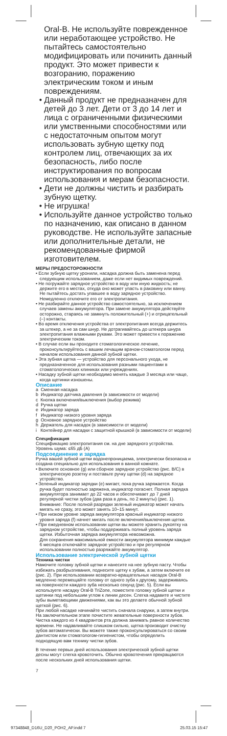Oral-B. Не используйте поврежденное или неработающее устройство. Не пытайтесь самостоятельно модифицировать или починить данный продукт. Это может привести к возгоранию, поражению электрическим током и иным повреждениям.
• Данный продукт не предназначен для детей до 3 лет. Дети от 3 до 14 лет и лица с ограниченными физическими или умственными способностями или с недостаточным опытом могут использовать зубную щетку под контролем лиц, отвечающих за их безопасность, либо после инструктирования по вопросам использования и мерам безопасности.
• Дети не должны чистить и разбирать зубную щетку.
• Не игрушка!
• Используйте данное устройство только по назначению, как описано в данном руководстве. Не используйте запасные или дополнительные детали, не рекомендованные фирмой изготовителем.
МЕРЫ ПРЕДОСТОРОЖНОСТИ
• Если зубную щетку уронили, насадка должна быть заменена перед следующим использованием, даже если нет видимых повреждений.
• Не погружайте зарядное устройство в воду или иную жидкость; не держите его в местах, откуда оно может упасть в раковину или ванну. Не пытайтесь достать упавшее в воду зарядное устройство. Немедленно отключите его от электропитания.
• Не разбирайте данное устройство самостоятельно, за исключением случаев замены аккумулятора. При замене аккумулятора действуйте осторожно, стараясь не замкнуть положительный (+) и отрицательный (–) контакты.
• Во время отключения устройства от электропитания всегда держитесь за штекер, а не за сам шнур. Не дотрагивайтесь до штекера шнура электропитания влажными руками. Это может привести к поражению электрическим током.
• В случае если вы проходите стоматологическое лечение, проконсультируйтесь с вашим лечащим врачом-стоматологом перед началом использования данной зубной щетки.
• Эта зубная щетка — устройство для персонального ухода, не предназначенное для использования разными пациентами в стоматологических клиниках или учреждениях.
• Насадку зубной щетки необходимо менять каждые 3 месяца или чаще, когда щетинки изношены.
Описание
a Сменная насадка
b Индикатор датчика давления (в зависимости от модели)
c Кнопка включения/выключения (выбор режима)
d Ручка щетки
e Индикатор заряда
f Индикатор низкого уровня заряда
g Основное зарядное устройство
h Держатель для насадок (в зависимости от модели)
i Контейнер для насадки с защитной крышкой (в зависимости от модели)
Спецификация
Спецификацию электропитания см. на дне зарядного устройства.
Уровень шума: ≤65 дБ (A)
Подсоединение и зарядка
Ручка вашей зубной щетки водонепроницаема, электрически безопасна и создана специально для использования в ванной комнате.
• Включите основное (g) или сборное зарядное устройство (рис. B/C) в электрическую розетку и поставьте ручку щетки (d) на зарядное устройство.
• Зеленый индикатор зарядки (e) мигает, пока ручка заряжается. Когда ручка будет полностью заряжена, индикатор погаснет. Полная зарядка аккумулятора занимает до 22 часов и обеспечивает до 7 дней регулярной чистки зубов (два раза в день, по 2 минуты) (рис. 1).
Внимание: После полной разрядки зеленый индикатор может начать мигать не сразу, это может занять 10–15 минут.
• При низком уровне заряда аккумулятора красный индикатор низкого уровня заряда (f) начнет мигать после включения/выключения щетки.
• При ежедневном использовании щетки вы можете хранить рукоятку на зарядном устройстве, чтобы поддерживать полный уровень заряда щетки. Избыточная зарядка аккумулятора невозможна.
Для сохранения максимальной емкости аккумулятора минимум каждые 6 месяцев отключайте зарядное устройство и при регулярном использовании полностью разряжайте аккумулятор.
Использование электрической зубной щетки
Техника чистки
Намочите головку зубной щетки и нанесите на нее зубную пасту. Чтобы избежать разбрызгивания, поднесите щетку к зубам, а затем включите ее (рис. 2). При использовании возвратно-вращательных насадок Oral-B медленно перемещайте головку от одного зуба к другому, задерживаясь на поверхности каждого зуба несколько секунд (рис. 5). Если вы используете насадку Oral-B TriZone, поместите головку зубной щетки и щетинки под небольшим углом к линии десен. Слегка надавите и чистите зубы выметающими движениями, как вы это делаете обычной зубной щеткой (рис. 6).
При любой насадке начинайте чистить сначала снаружи, а затем внутри. На заключительном этапе почистите жевательные поверхности зубов. Чистка каждого из 4 квадрантов рта должна занимать равное количество времени. Не надавливайте слишком сильно, щетка производит очистку зубов автоматически. Вы можете также проконсультироваться со своим дантистом или стоматологом-гигиенистом, чтобы определить подходящую вам технику чистки зубов.
В течение первых дней использования электрической зубной щетки десны могут слегка кровоточить. Обычно кровотечения прекращаются после нескольких дней использования щетки.
7
97348848_D16U_D20_POH2_AP.indd 7
25.03.15 15:47